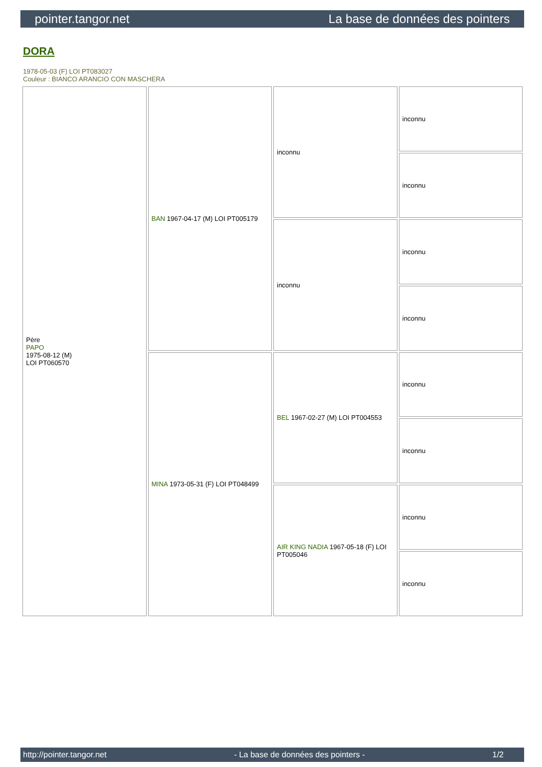pointer.tangor.net La base de données des pointers
DORA
1978-05-03 (F) LOI PT083027
Couleur : BIANCO ARANCIO CON MASCHERA
| Père PAPO 1975-08-12 (M) LOI PT060570 | BAN 1967-04-17 (M) LOI PT005179 | inconnu | inconnu |
| | | | inconnu |
| | | inconnu | inconnu |
| | | | inconnu |
| | MINA 1973-05-31 (F) LOI PT048499 | BEL 1967-02-27 (M) LOI PT004553 | inconnu |
| | | | inconnu |
| | | AIR KING NADIA 1967-05-18 (F) LOI PT005046 | inconnu |
| | | | inconnu |
http://pointer.tangor.net - La base de données des pointers - 1/2